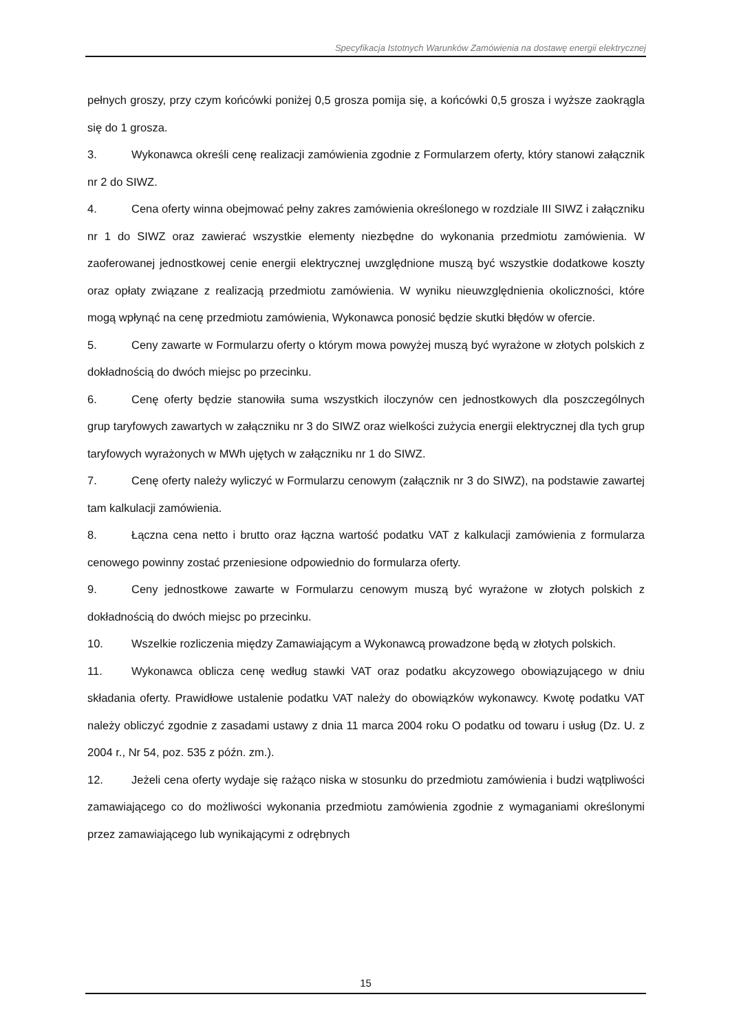Specyfikacja Istotnych Warunków Zamówienia na dostawę energii elektrycznej
pełnych groszy, przy czym końcówki poniżej 0,5 grosza pomija się, a końcówki 0,5 grosza i wyższe zaokrągla się do 1 grosza.
3. Wykonawca określi cenę realizacji zamówienia zgodnie z Formularzem oferty, który stanowi załącznik nr 2 do SIWZ.
4. Cena oferty winna obejmować pełny zakres zamówienia określonego w rozdziale III SIWZ i załączniku nr 1 do SIWZ oraz zawierać wszystkie elementy niezbędne do wykonania przedmiotu zamówienia. W zaoferowanej jednostkowej cenie energii elektrycznej uwzględnione muszą być wszystkie dodatkowe koszty oraz opłaty związane z realizacją przedmiotu zamówienia. W wyniku nieuwzględnienia okoliczności, które mogą wpłynąć na cenę przedmiotu zamówienia, Wykonawca ponosić będzie skutki błędów w ofercie.
5. Ceny zawarte w Formularzu oferty o którym mowa powyżej muszą być wyrażone w złotych polskich z dokładnością do dwóch miejsc po przecinku.
6. Cenę oferty będzie stanowiła suma wszystkich iloczynów cen jednostkowych dla poszczególnych grup taryfowych zawartych w załączniku nr 3 do SIWZ oraz wielkości zużycia energii elektrycznej dla tych grup taryfowych wyrażonych w MWh ujętych w załączniku nr 1 do SIWZ.
7. Cenę oferty należy wyliczyć w Formularzu cenowym (załącznik nr 3 do SIWZ), na podstawie zawartej tam kalkulacji zamówienia.
8. Łączna cena netto i brutto oraz łączna wartość podatku VAT z kalkulacji zamówienia z formularza cenowego powinny zostać przeniesione odpowiednio do formularza oferty.
9. Ceny jednostkowe zawarte w Formularzu cenowym muszą być wyrażone w złotych polskich z dokładnością do dwóch miejsc po przecinku.
10. Wszelkie rozliczenia między Zamawiającym a Wykonawcą prowadzone będą w złotych polskich.
11. Wykonawca oblicza cenę według stawki VAT oraz podatku akcyzowego obowiązującego w dniu składania oferty. Prawidłowe ustalenie podatku VAT należy do obowiązków wykonawcy. Kwotę podatku VAT należy obliczyć zgodnie z zasadami ustawy z dnia 11 marca 2004 roku O podatku od towaru i usług (Dz. U. z 2004 r., Nr 54, poz. 535 z późn. zm.).
12. Jeżeli cena oferty wydaje się rażąco niska w stosunku do przedmiotu zamówienia i budzi wątpliwości zamawiającego co do możliwości wykonania przedmiotu zamówienia zgodnie z wymaganiami określonymi przez zamawiającego lub wynikającymi z odrębnych
15